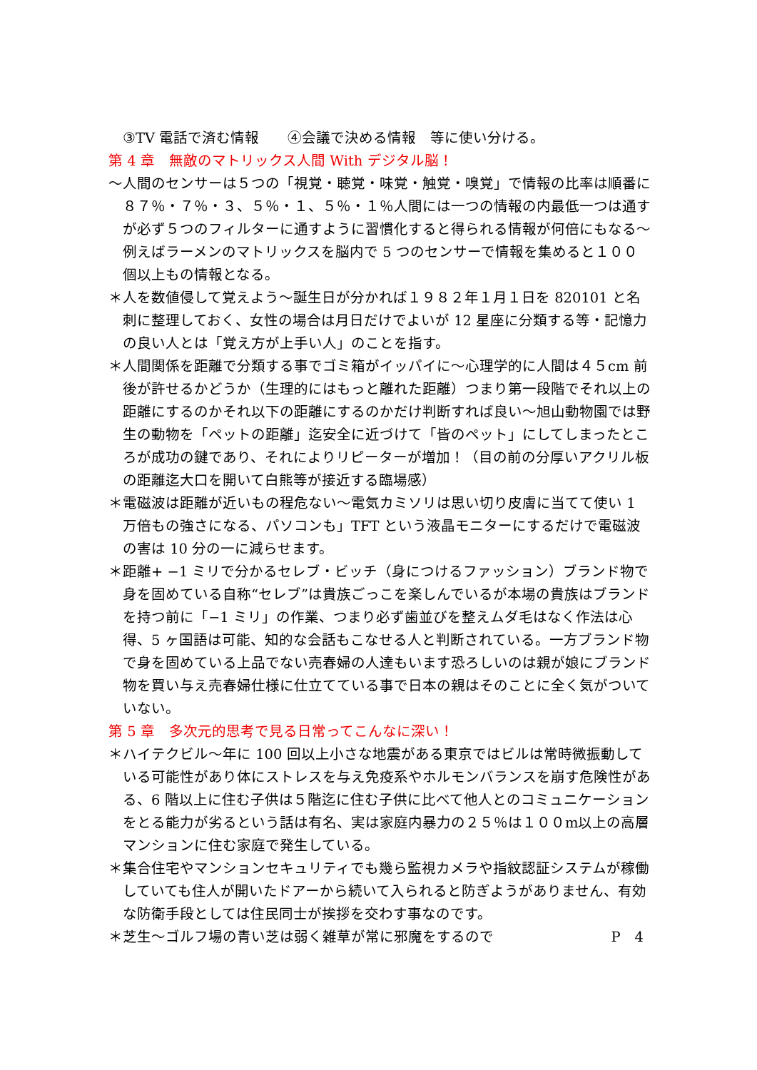③TV 電話で済む情報　　④会議で決める情報　等に使い分ける。
第 4 章　無敵のマトリックス人間 With デジタル脳！
～人間のセンサーは５つの「視覚・聴覚・味覚・触覚・嗅覚」で情報の比率は順番に８７％・７％・３、５％・１、５％・１％人間には一つの情報の内最低一つは通すが必ず５つのフィルターに通すように習慣化すると得られる情報が何倍にもなる～例えばラーメンのマトリックスを脳内で 5 つのセンサーで情報を集めると１００個以上もの情報となる。
＊人を数値侵して覚えよう～誕生日が分かれば１９８２年１月１日を 820101 と名刺に整理しておく、女性の場合は月日だけでよいが 12 星座に分類する等・記憶力の良い人とは「覚え方が上手い人」のことを指す。
＊人間関係を距離で分類する事でゴミ箱がイッパイに～心理学的に人間は４５cm 前後が許せるかどうか（生理的にはもっと離れた距離）つまり第一段階でそれ以上の距離にするのかそれ以下の距離にするのかだけ判断すれば良い～旭山動物園では野生の動物を「ペットの距離」迄安全に近づけて「皆のペット」にしてしまったところが成功の鍵であり、それによりリピーターが増加！（目の前の分厚いアクリル板の距離迄大口を開いて白熊等が接近する臨場感）
＊電磁波は距離が近いもの程危ない～電気カミソリは思い切り皮膚に当てて使い 1 万倍もの強さになる、パソコンも」TFT という液晶モニターにするだけで電磁波の害は 10 分の一に減らせます。
＊距離+ −1 ミリで分かるセレブ・ビッチ（身につけるファッション）ブランド物で身を固めている自称“セレブ”は貴族ごっこを楽しんでいるが本場の貴族はブランドを持つ前に「−1 ミリ」の作業、つまり必ず歯並びを整えムダ毛はなく作法は心得、5 ヶ国語は可能、知的な会話もこなせる人と判断されている。一方ブランド物で身を固めている上品でない売春婦の人達もいます恐ろしいのは親が娘にブランド物を買い与え売春婦仕様に仕立てている事で日本の親はそのことに全く気がついていない。
第 5 章　多次元的思考で見る日常ってこんなに深い！
＊ハイテクビル～年に 100 回以上小さな地震がある東京ではビルは常時微振動している可能性があり体にストレスを与え免疫系やホルモンバランスを崩す危険性がある、6 階以上に住む子供は５階迄に住む子供に比べて他人とのコミュニケーションをとる能力が劣るという話は有名、実は家庭内暴力の２５％は１００m以上の高層マンションに住む家庭で発生している。
＊集合住宅やマンションセキュリティでも幾ら監視カメラや指紋認証システムが稼働していても住人が開いたドアーから続いて入られると防ぎようがありません、有効な防衛手段としては住民同士が挨拶を交わす事なのです。
＊芝生～ゴルフ場の青い芝は弱く雑草が常に邪魔をするので P　4